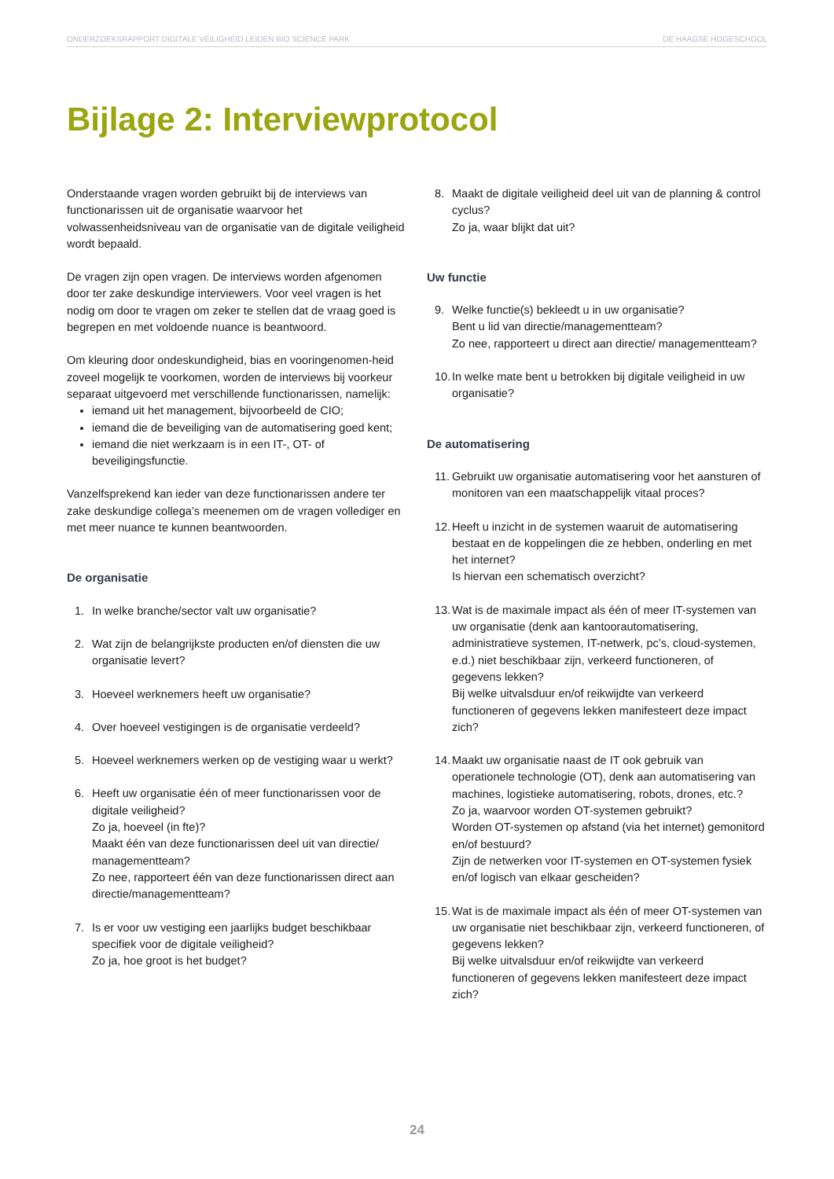ONDERZOEKSRAPPORT DIGITALE VEILIGHEID LEIDEN BIO SCIENCE PARK DE HAAGSE HOGESCHOOL
Bijlage 2: Interviewprotocol
Onderstaande vragen worden gebruikt bij de interviews van functionarissen uit de organisatie waarvoor het volwassenheidsniveau van de organisatie van de digitale veiligheid wordt bepaald.
De vragen zijn open vragen. De interviews worden afgenomen door ter zake deskundige interviewers. Voor veel vragen is het nodig om door te vragen om zeker te stellen dat de vraag goed is begrepen en met voldoende nuance is beantwoord.
Om kleuring door ondeskundigheid, bias en vooringenomen-heid zoveel mogelijk te voorkomen, worden de interviews bij voorkeur separaat uitgevoerd met verschillende functionarissen, namelijk:
iemand uit het management, bijvoorbeeld de CIO;
iemand die de beveiliging van de automatisering goed kent;
iemand die niet werkzaam is in een IT-, OT- of beveiligingsfunctie.
Vanzelfsprekend kan ieder van deze functionarissen andere ter zake deskundige collega’s meenemen om de vragen vollediger en met meer nuance te kunnen beantwoorden.
De organisatie
1. In welke branche/sector valt uw organisatie?
2. Wat zijn de belangrijkste producten en/of diensten die uw organisatie levert?
3. Hoeveel werknemers heeft uw organisatie?
4. Over hoeveel vestigingen is de organisatie verdeeld?
5. Hoeveel werknemers werken op de vestiging waar u werkt?
6. Heeft uw organisatie één of meer functionarissen voor de digitale veiligheid?
Zo ja, hoeveel (in fte)?
Maakt één van deze functionarissen deel uit van directie/ managementteam?
Zo nee, rapporteert één van deze functionarissen direct aan directie/managementteam?
7. Is er voor uw vestiging een jaarlijks budget beschikbaar specifiek voor de digitale veiligheid?
Zo ja, hoe groot is het budget?
8. Maakt de digitale veiligheid deel uit van de planning & control cyclus?
Zo ja, waar blijkt dat uit?
Uw functie
9. Welke functie(s) bekleedt u in uw organisatie?
Bent u lid van directie/managementteam?
Zo nee, rapporteert u direct aan directie/ managementteam?
10. In welke mate bent u betrokken bij digitale veiligheid in uw organisatie?
De automatisering
11. Gebruikt uw organisatie automatisering voor het aansturen of monitoren van een maatschappelijk vitaal proces?
12. Heeft u inzicht in de systemen waaruit de automatisering bestaat en de koppelingen die ze hebben, onderling en met het internet?
Is hiervan een schematisch overzicht?
13. Wat is de maximale impact als één of meer IT-systemen van uw organisatie (denk aan kantoorautomatisering, administratieve systemen, IT-netwerk, pc’s, cloud-systemen, e.d.) niet beschikbaar zijn, verkeerd functioneren, of gegevens lekken?
Bij welke uitvalsduur en/of reikwijdte van verkeerd functioneren of gegevens lekken manifesteert deze impact zich?
14. Maakt uw organisatie naast de IT ook gebruik van operationele technologie (OT), denk aan automatisering van machines, logistieke automatisering, robots, drones, etc.?
Zo ja, waarvoor worden OT-systemen gebruikt?
Worden OT-systemen op afstand (via het internet) gemonitord en/of bestuurd?
Zijn de netwerken voor IT-systemen en OT-systemen fysiek en/of logisch van elkaar gescheiden?
15. Wat is de maximale impact als één of meer OT-systemen van uw organisatie niet beschikbaar zijn, verkeerd functioneren, of gegevens lekken?
Bij welke uitvalsduur en/of reikwijdte van verkeerd functioneren of gegevens lekken manifesteert deze impact zich?
24